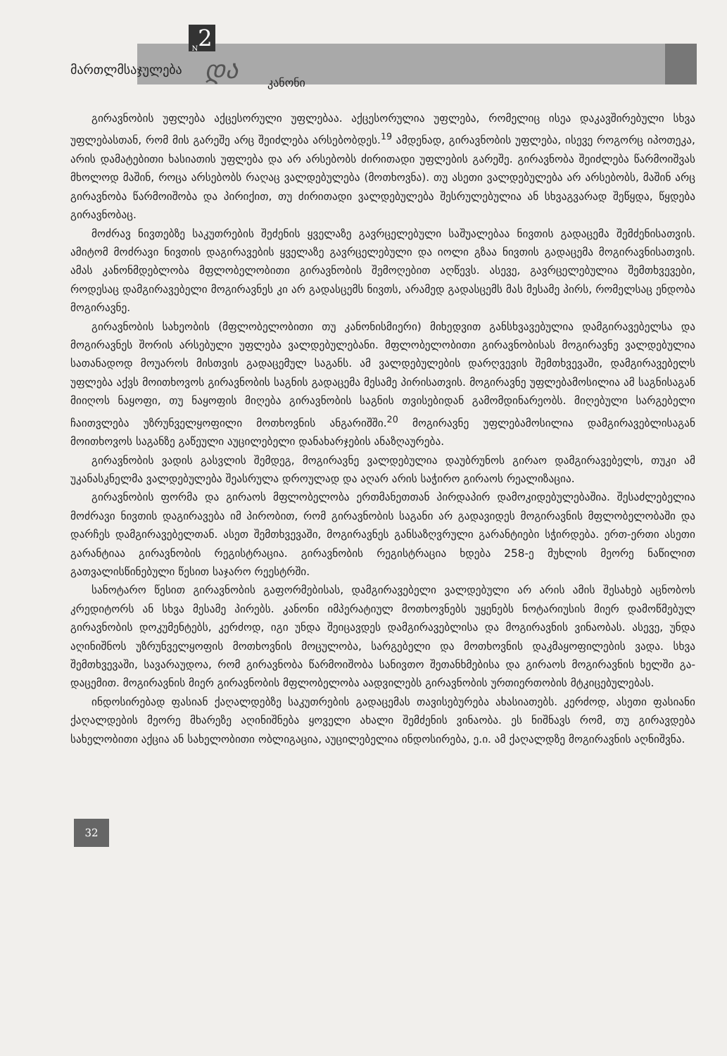<sub>N</sub>2
მართლმსაჯულება და კანონი
გირავნობის უფლება აქცესორული უფლებაა. აქცესორულია უფლება, რომელიც ისეა და­კავშირებული სხვა უფლებასთან, რომ მის გარეშე არც შეიძლება არსებობდეს.<sup>19</sup> ამდენად, გირავ­ნობის უფლება, ისევე როგორც იპოთეკა, არის დამატებითი ხასიათის უფლება და არ არსებობს ძირითადი უფლების გარეშე. გირავნობა შეიძლება წარმოიშვას მხოლოდ მაშინ, როცა არსებობს რაღაც ვალდებულება (მოთხოვნა). თუ ასეთი ვალდებულება არ არსებობს, მაშინ არც გირავნობა წარმოიშობა და პირიქით, თუ ძირითადი ვალდებულება შესრულებულია ან სხვაგვარად შეწყდა, წყდება გირავნობაც.
მოძრავ ნივთებზე საკუთრების შეძენის ყველაზე გავრცელებული საშუალებაა ნივთის გადა­ცემა შემძენისათვის. ამიტომ მოძრავი ნივთის დაგირავების ყველაზე გავრცელებული და იოლი გზაა ნივთის გადაცემა მოგირავნისათვის. ამას კანონმდებლობა მფლობელობითი გირავნობის შემოღებით აღწევს. ასევე, გავრცელებულია შემთხვევები, როდესაც დამგირავებელი მოგირავ­ნეს კი არ გადასცემს ნივთს, არამედ გადასცემს მას მესამე პირს, რომელსაც ენდობა მოგირავნე.
გირავნობის სახეობის (მფლობელობითი თუ კანონისმიერი) მიხედვით განსხვავებულია დამ­გირავებელსა და მოგირავნეს შორის არსებული უფლება ვალდებულებანი. მფლობელობითი გირავნობისას მოგირავნე ვალდებულია სათანადოდ მოუაროს მისთვის გადაცემულ საგანს. ამ ვალდებულების დარღვევის შემთხვევაში, დამგირავებელს უფლება აქვს მოითხოვოს გირავნო­ბის საგნის გადაცემა მესამე პირისათვის. მოგირავნე უფლებამოსილია ამ საგნისაგან მიიღოს ნაყოფი, თუ ნაყოფის მიღება გირავნობის საგნის თვისებიდან გამომდინარეობს. მიღებული სარგე­ბელი ჩაითვლება უზრუნველყოფილი მოთხოვნის ანგარიშში.<sup>20</sup> მოგირავნე უფლებამოსილია დამგირავებლისაგან მოითხოვოს საგანზე გაწეული აუცილებელი დანახარჯების ანაზღაურება.
გირავნობის ვადის გასვლის შემდეგ, მოგირავნე ვალდებულია დაუბრუნოს გირაო დამგირა­ვებელს, თუკი ამ უკანასკნელმა ვალდებულება შეასრულა დროულად და აღარ არის საჭირო გირაოს რეალიზაცია.
გირავნობის ფორმა და გირაოს მფლობელობა ერთმანეთთან პირდაპირ დამოკიდებულებაშია. შესაძლებელია მოძრავი ნივთის დაგირავება იმ პირობით, რომ გირავნობის საგანი არ გადავიდეს მოგირავნის მფლობელობაში და დარჩეს დამგირავებელთან. ასეთ შემთხვევაში, მოგირავნეს განსაზღვრული გარანტიები სჭირდება. ერთ-ერთი ასეთი გარანტიაა გირავნობის რეგისტრაცია. გირავნობის რეგისტრაცია ხდება 258-ე მუხლის მეორე ნაწილით გათვალისწინებული წესით საჯარო რეესტრში.
სანოტარო წესით გირავნობის გაფორმებისას, დამგირავებელი ვალდებული არ არის ამის შესახებ აცნობოს კრედიტორს ან სხვა მესამე პირებს. კანონი იმპერატიულ მოთხოვნებს უყენებს ნოტარიუსის მიერ დამოწმებულ გირავნობის დოკუმენტებს, კერძოდ, იგი უნდა შეიცავდეს დამგირავებლისა და მოგირავნის ვინაობას. ასევე, უნდა აღინიშნოს უზრუნველყოფის მოთხოვ­ნის მოცულობა, სარგებელი და მოთხოვნის დაკმაყოფილების ვადა. სხვა შემთხვევაში, სავარა­უდოა, რომ გირავნობა წარმოიშობა სანივთო შეთანხმებისა და გირაოს მოგირავნის ხელში გა­დაცემით. მოგირავნის მიერ გირავნობის მფლობელობა აადვილებს გირავნობის ურთიერთობის მტკიცებულებას.
ინდოსირებად ფასიან ქაღალდებზე საკუთრების გადაცემას თავისებურება ახასიათებს. კერ­ძოდ, ასეთი ფასიანი ქაღალდების მეორე მხარეზე აღინიშნება ყოველი ახალი შემძენის ვინაობა. ეს ნიშნავს რომ, თუ გირავდება სახელობითი აქცია ან სახელობითი ობლიგაცია, აუცილებელია ინდოსირება, ე.ი. ამ ქაღალდზე მოგირავნის აღნიშვნა.
32